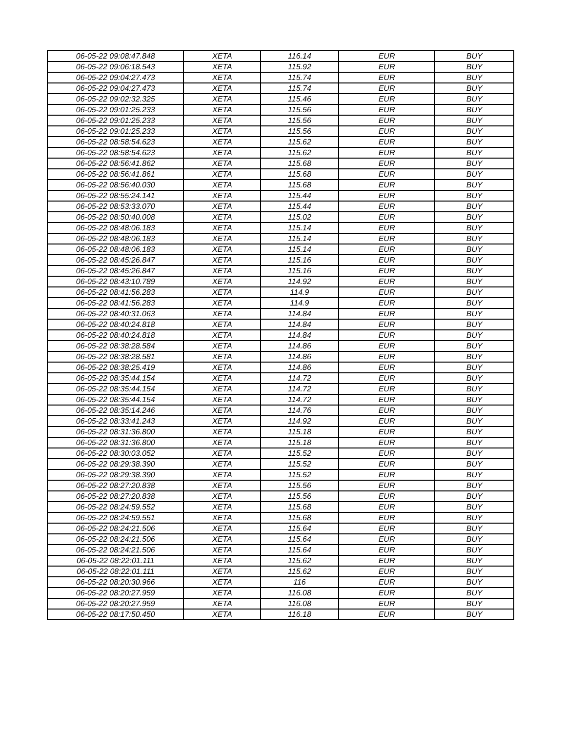| 06-05-22 09:08:47.848 | XETA | 116.14 | EUR | BUY |
| 06-05-22 09:06:18.543 | XETA | 115.92 | EUR | BUY |
| 06-05-22 09:04:27.473 | XETA | 115.74 | EUR | BUY |
| 06-05-22 09:04:27.473 | XETA | 115.74 | EUR | BUY |
| 06-05-22 09:02:32.325 | XETA | 115.46 | EUR | BUY |
| 06-05-22 09:01:25.233 | XETA | 115.56 | EUR | BUY |
| 06-05-22 09:01:25.233 | XETA | 115.56 | EUR | BUY |
| 06-05-22 09:01:25.233 | XETA | 115.56 | EUR | BUY |
| 06-05-22 08:58:54.623 | XETA | 115.62 | EUR | BUY |
| 06-05-22 08:58:54.623 | XETA | 115.62 | EUR | BUY |
| 06-05-22 08:56:41.862 | XETA | 115.68 | EUR | BUY |
| 06-05-22 08:56:41.861 | XETA | 115.68 | EUR | BUY |
| 06-05-22 08:56:40.030 | XETA | 115.68 | EUR | BUY |
| 06-05-22 08:55:24.141 | XETA | 115.44 | EUR | BUY |
| 06-05-22 08:53:33.070 | XETA | 115.44 | EUR | BUY |
| 06-05-22 08:50:40.008 | XETA | 115.02 | EUR | BUY |
| 06-05-22 08:48:06.183 | XETA | 115.14 | EUR | BUY |
| 06-05-22 08:48:06.183 | XETA | 115.14 | EUR | BUY |
| 06-05-22 08:48:06.183 | XETA | 115.14 | EUR | BUY |
| 06-05-22 08:45:26.847 | XETA | 115.16 | EUR | BUY |
| 06-05-22 08:45:26.847 | XETA | 115.16 | EUR | BUY |
| 06-05-22 08:43:10.789 | XETA | 114.92 | EUR | BUY |
| 06-05-22 08:41:56.283 | XETA | 114.9 | EUR | BUY |
| 06-05-22 08:41:56.283 | XETA | 114.9 | EUR | BUY |
| 06-05-22 08:40:31.063 | XETA | 114.84 | EUR | BUY |
| 06-05-22 08:40:24.818 | XETA | 114.84 | EUR | BUY |
| 06-05-22 08:40:24.818 | XETA | 114.84 | EUR | BUY |
| 06-05-22 08:38:28.584 | XETA | 114.86 | EUR | BUY |
| 06-05-22 08:38:28.581 | XETA | 114.86 | EUR | BUY |
| 06-05-22 08:38:25.419 | XETA | 114.86 | EUR | BUY |
| 06-05-22 08:35:44.154 | XETA | 114.72 | EUR | BUY |
| 06-05-22 08:35:44.154 | XETA | 114.72 | EUR | BUY |
| 06-05-22 08:35:44.154 | XETA | 114.72 | EUR | BUY |
| 06-05-22 08:35:14.246 | XETA | 114.76 | EUR | BUY |
| 06-05-22 08:33:41.243 | XETA | 114.92 | EUR | BUY |
| 06-05-22 08:31:36.800 | XETA | 115.18 | EUR | BUY |
| 06-05-22 08:31:36.800 | XETA | 115.18 | EUR | BUY |
| 06-05-22 08:30:03.052 | XETA | 115.52 | EUR | BUY |
| 06-05-22 08:29:38.390 | XETA | 115.52 | EUR | BUY |
| 06-05-22 08:29:38.390 | XETA | 115.52 | EUR | BUY |
| 06-05-22 08:27:20.838 | XETA | 115.56 | EUR | BUY |
| 06-05-22 08:27:20.838 | XETA | 115.56 | EUR | BUY |
| 06-05-22 08:24:59.552 | XETA | 115.68 | EUR | BUY |
| 06-05-22 08:24:59.551 | XETA | 115.68 | EUR | BUY |
| 06-05-22 08:24:21.506 | XETA | 115.64 | EUR | BUY |
| 06-05-22 08:24:21.506 | XETA | 115.64 | EUR | BUY |
| 06-05-22 08:24:21.506 | XETA | 115.64 | EUR | BUY |
| 06-05-22 08:22:01.111 | XETA | 115.62 | EUR | BUY |
| 06-05-22 08:22:01.111 | XETA | 115.62 | EUR | BUY |
| 06-05-22 08:20:30.966 | XETA | 116 | EUR | BUY |
| 06-05-22 08:20:27.959 | XETA | 116.08 | EUR | BUY |
| 06-05-22 08:20:27.959 | XETA | 116.08 | EUR | BUY |
| 06-05-22 08:17:50.450 | XETA | 116.18 | EUR | BUY |